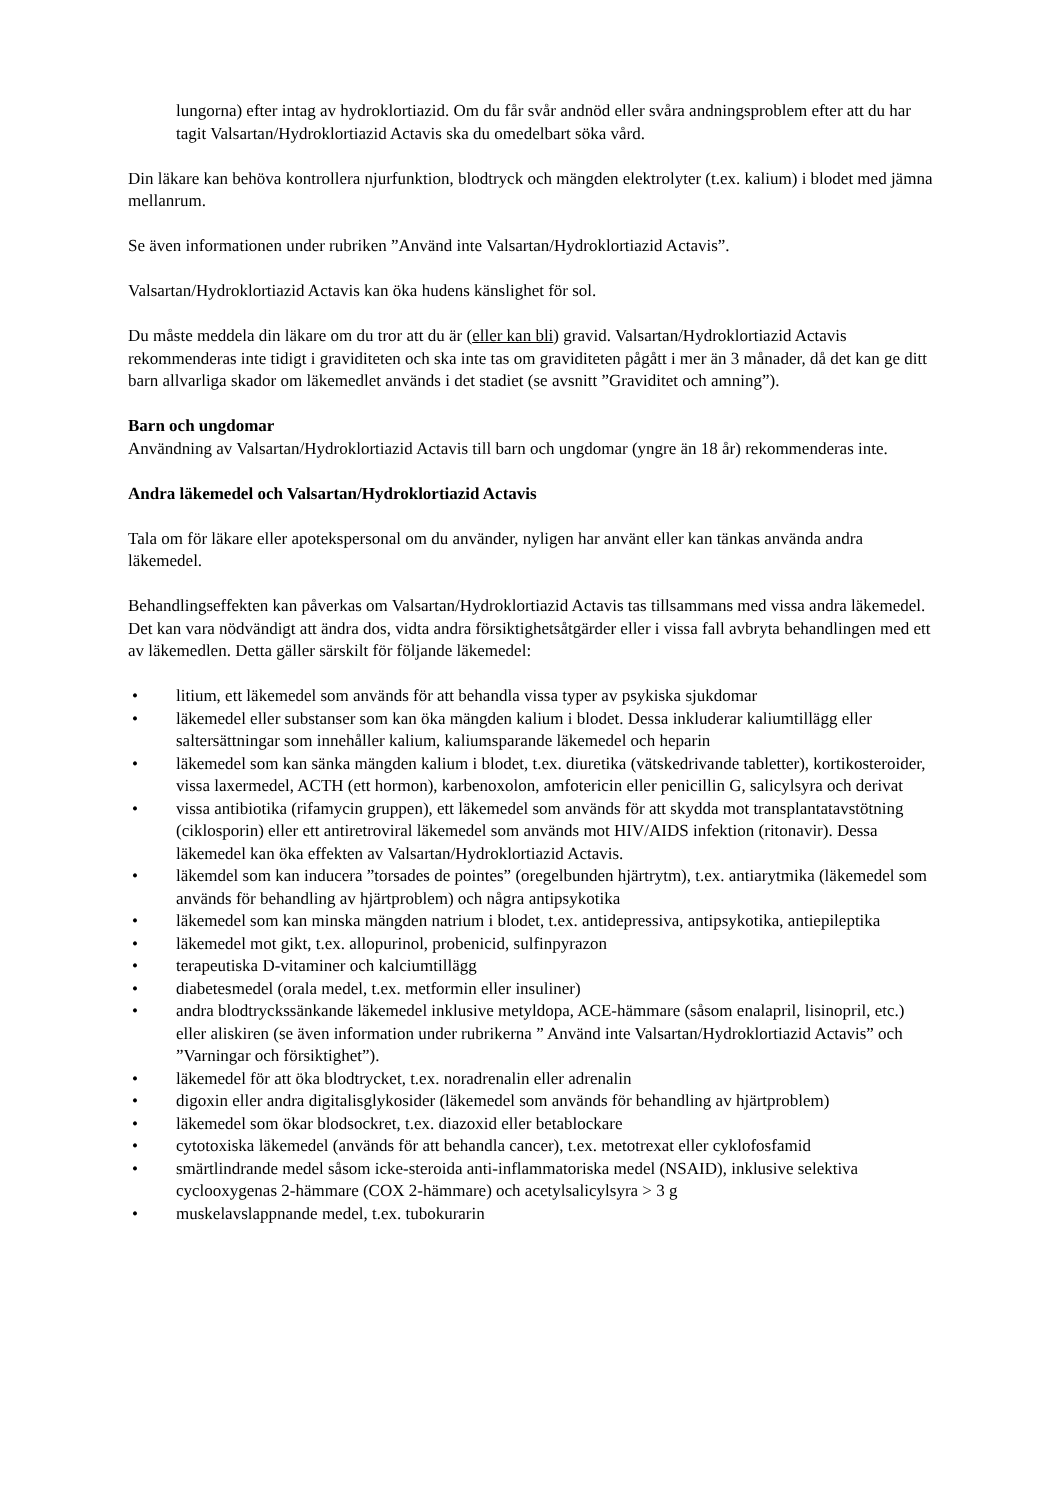lungorna) efter intag av hydroklortiazid. Om du får svår andnöd eller svåra andningsproblem efter att du har tagit Valsartan/Hydroklortiazid Actavis ska du omedelbart söka vård.
Din läkare kan behöva kontrollera njurfunktion, blodtryck och mängden elektrolyter (t.ex. kalium) i blodet med jämna mellanrum.
Se även informationen under rubriken ”Använd inte Valsartan/Hydroklortiazid Actavis”.
Valsartan/Hydroklortiazid Actavis kan öka hudens känslighet för sol.
Du måste meddela din läkare om du tror att du är (eller kan bli) gravid. Valsartan/Hydroklortiazid Actavis rekommenderas inte tidigt i graviditeten och ska inte tas om graviditeten pågått i mer än 3 månader, då det kan ge ditt barn allvarliga skador om läkemedlet används i det stadiet (se avsnitt ”Graviditet och amning”).
Barn och ungdomar
Användning av Valsartan/Hydroklortiazid Actavis till barn och ungdomar (yngre än 18 år) rekommenderas inte.
Andra läkemedel och Valsartan/Hydroklortiazid Actavis
Tala om för läkare eller apotekspersonal om du använder, nyligen har använt eller kan tänkas använda andra läkemedel.
Behandlingseffekten kan påverkas om Valsartan/Hydroklortiazid Actavis tas tillsammans med vissa andra läkemedel. Det kan vara nödvändigt att ändra dos, vidta andra försiktighetsåtgärder eller i vissa fall avbryta behandlingen med ett av läkemedlen. Detta gäller särskilt för följande läkemedel:
• litium, ett läkemedel som används för att behandla vissa typer av psykiska sjukdomar
• läkemedel eller substanser som kan öka mängden kalium i blodet. Dessa inkluderar kaliumtillägg eller saltersättningar som innehåller kalium, kaliumsparande läkemedel och heparin
• läkemedel som kan sänka mängden kalium i blodet, t.ex. diuretika (vätskedrivande tabletter), kortikosteroider, vissa laxermedel, ACTH (ett hormon), karbenoxolon, amfotericin eller penicillin G, salicylsyra och derivat
• vissa antibiotika (rifamycin gruppen), ett läkemedel som används för att skydda mot transplantatavstötning (ciklosporin) eller ett antiretroviral läkemedel som används mot HIV/AIDS infektion (ritonavir). Dessa läkemedel kan öka effekten av Valsartan/Hydroklortiazid Actavis.
• läkemdel som kan inducera ”torsades de pointes” (oregelbunden hjärtrytm), t.ex. antiarytmika (läkemedel som används för behandling av hjärtproblem) och några antipsykotika
• läkemedel som kan minska mängden natrium i blodet, t.ex. antidepressiva, antipsykotika, antiepileptika
• läkemedel mot gikt, t.ex. allopurinol, probenicid, sulfinpyrazon
• terapeutiska D-vitaminer och kalciumtillägg
• diabetesmedel (orala medel, t.ex. metformin eller insuliner)
• andra blodtryckssänkande läkemedel inklusive metyldopa, ACE-hämmare (såsom enalapril, lisinopril, etc.) eller aliskiren (se även information under rubrikerna ” Använd inte Valsartan/Hydroklortiazid Actavis” och ”Varningar och försiktighet”).
• läkemedel för att öka blodtrycket, t.ex. noradrenalin eller adrenalin
• digoxin eller andra digitalisglykosider (läkemedel som används för behandling av hjärtproblem)
• läkemedel som ökar blodsockret, t.ex. diazoxid eller betablockare
• cytotoxiska läkemedel (används för att behandla cancer), t.ex. metotrexat eller cyklofosfamid
• smärtlindrande medel såsom icke-steroida anti-inflammatoriska medel (NSAID), inklusive selektiva cyclooxygenas 2-hämmare (COX 2-hämmare) och acetylsalicylsyra > 3 g
• muskelavslappnande medel, t.ex. tubokurarin